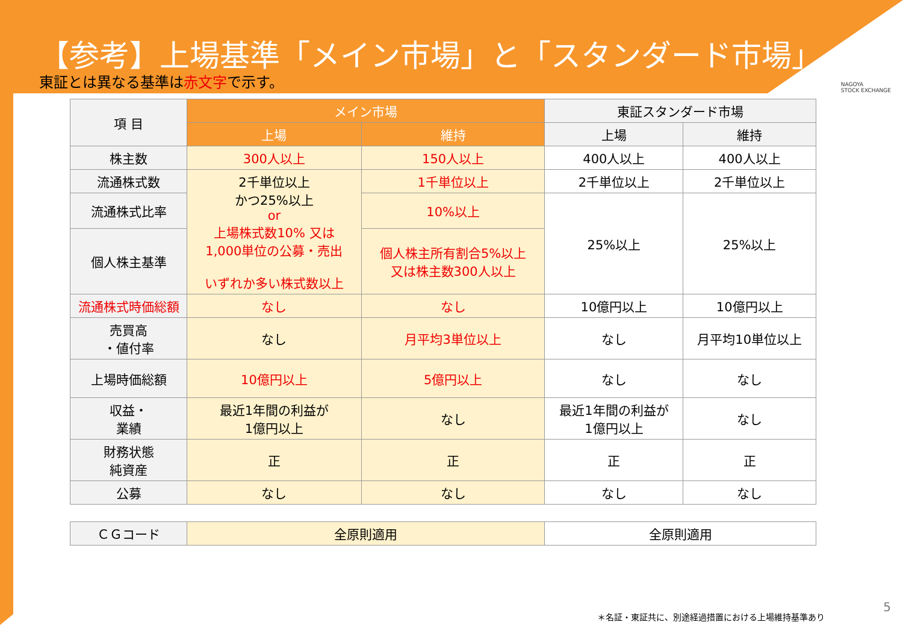【参考】上場基準「メイン市場」と「スタンダード市場」
NAGOYA
STOCK EXCHANGE
東証とは異なる基準は赤文字で示す。
| 項 目 | メイン市場 | | 東証スタンダード市場 | |
| --- | --- | --- | --- | --- |
| | 上場 | 維持 | 上場 | 維持 |
| 株主数 | 300人以上 | 150人以上 | 400人以上 | 400人以上 |
| 流通株式数 | 2千単位以上 かつ25%以上 or 上場株式数10% 又は 1,000単位の公募・売出 いずれか多い株式数以上 | 1千単位以上 | 2千単位以上 | 2千単位以上 |
| 流通株式比率 | | 10%以上 | 25%以上 | 25%以上 |
| 個人株主基準 | | 個人株主所有割合5%以上 又は株主数300人以上 | | |
| 流通株式時価総額 | なし | なし | 10億円以上 | 10億円以上 |
| 売買高 ・値付率 | なし | 月平均3単位以上 | なし | 月平均10単位以上 |
| 上場時価総額 | 10億円以上 | 5億円以上 | なし | なし |
| 収益・ 業績 | 最近1年間の利益が 1億円以上 | なし | 最近1年間の利益が 1億円以上 | なし |
| 財務状態 純資産 | 正 | 正 | 正 | 正 |
| 公募 | なし | なし | なし | なし |
| ＣＧコード | 全原則適用 | | 全原則適用 | |
＊名証・東証共に、別途経過措置における上場維持基準あり
5